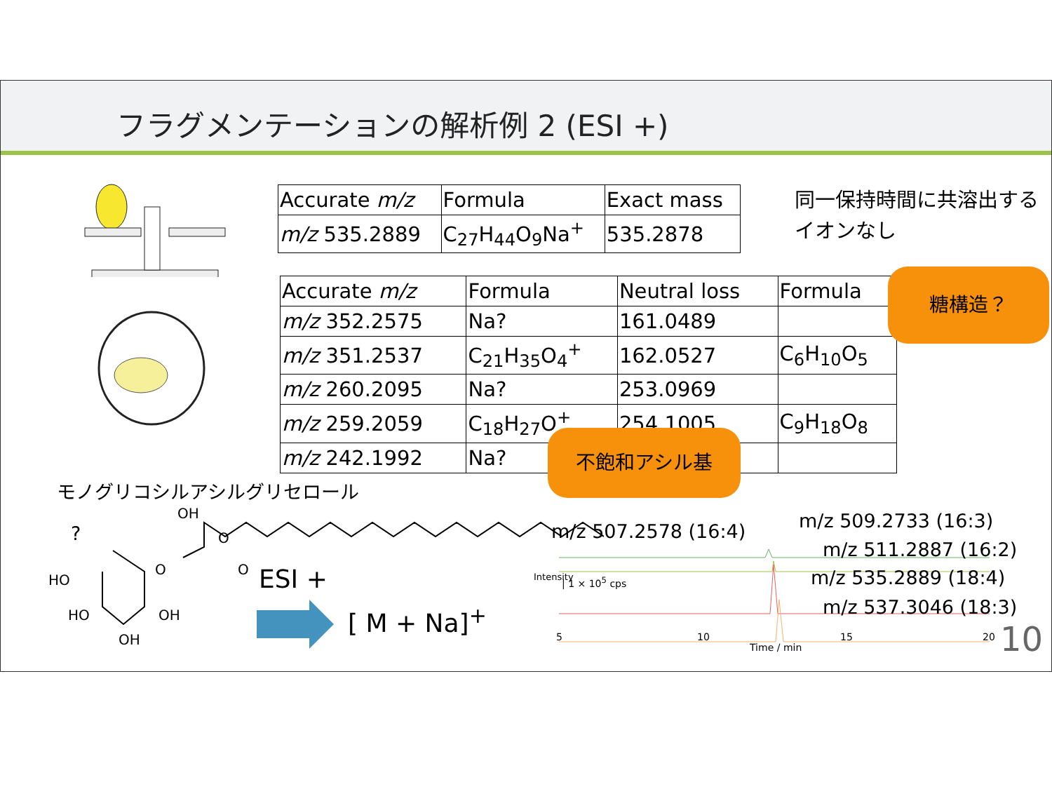フラグメンテーションの解析例 2 (ESI +)
| Accurate m/z | Formula | Exact mass |
| --- | --- | --- |
| m/z 535.2889 | C<sub>27</sub>H<sub>44</sub>O<sub>9</sub>Na<sup>+</sup> | 535.2878 |
同一保持時間に共溶出する
イオンなし
| Accurate m/z | Formula | Neutral loss | Formula |
| --- | --- | --- | --- |
| m/z 352.2575 | Na? | 161.0489 | |
| m/z 351.2537 | C<sub>21</sub>H<sub>35</sub>O<sub>4</sub><sup>+</sup> | 162.0527 | C<sub>6</sub>H<sub>10</sub>O<sub>5</sub> |
| m/z 260.2095 | Na? | 253.0969 | |
| m/z 259.2059 | C<sub>18</sub>H<sub>27</sub>O<sup>+</sup> | 254.1005 | C<sub>9</sub>H<sub>18</sub>O<sub>8</sub> |
| m/z 242.1992 | Na? | | |
糖構造？
不飽和アシル基
モノグリコシルアシルグリセロール
?
OH
HO
HO OH
OH
O
O
O ESI +
[ M + Na]<sup>+</sup>
| 1 × 10<sup>5</sup> cps
Intensity
m/z 507.2578 (16:4) m/z 509.2733 (16:3)
m/z 511.2887 (16:2)
m/z 535.2889 (18:4)
m/z 537.3046 (18:3)
5 10 15 20
Time / min 10